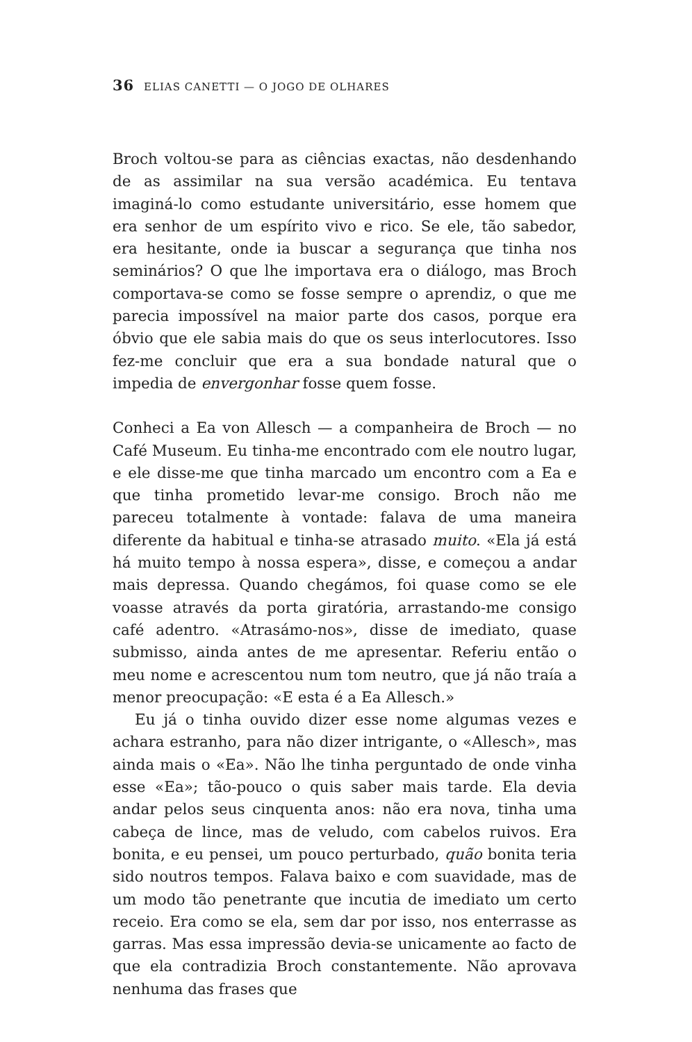36 ELIAS CANETTI — O JOGO DE OLHARES
Broch voltou-se para as ciências exactas, não desdenhando de as assimilar na sua versão académica. Eu tentava imaginá-lo como estudante universitário, esse homem que era senhor de um espírito vivo e rico. Se ele, tão sabedor, era hesitante, onde ia buscar a segurança que tinha nos seminários? O que lhe importava era o diálogo, mas Broch comportava-se como se fosse sempre o aprendiz, o que me parecia impossível na maior parte dos casos, porque era óbvio que ele sabia mais do que os seus interlocutores. Isso fez-me concluir que era a sua bondade natural que o impedia de envergonhar fosse quem fosse.
Conheci a Ea von Allesch — a companheira de Broch — no Café Museum. Eu tinha-me encontrado com ele noutro lugar, e ele disse-me que tinha marcado um encontro com a Ea e que tinha prometido levar-me consigo. Broch não me pareceu totalmente à vontade: falava de uma maneira diferente da habitual e tinha-se atrasado muito. «Ela já está há muito tempo à nossa espera», disse, e começou a andar mais depressa. Quando chegámos, foi quase como se ele voasse através da porta giratória, arrastando-me consigo café adentro. «Atrasámo-nos», disse de imediato, quase submisso, ainda antes de me apresentar. Referiu então o meu nome e acrescentou num tom neutro, que já não traía a menor preocupação: «E esta é a Ea Allesch.»
Eu já o tinha ouvido dizer esse nome algumas vezes e achara estranho, para não dizer intrigante, o «Allesch», mas ainda mais o «Ea». Não lhe tinha perguntado de onde vinha esse «Ea»; tão-pouco o quis saber mais tarde. Ela devia andar pelos seus cinquenta anos: não era nova, tinha uma cabeça de lince, mas de veludo, com cabelos ruivos. Era bonita, e eu pensei, um pouco perturbado, quão bonita teria sido noutros tempos. Falava baixo e com suavidade, mas de um modo tão penetrante que incutia de imediato um certo receio. Era como se ela, sem dar por isso, nos enterrasse as garras. Mas essa impressão devia-se unicamente ao facto de que ela contradizia Broch constantemente. Não aprovava nenhuma das frases que